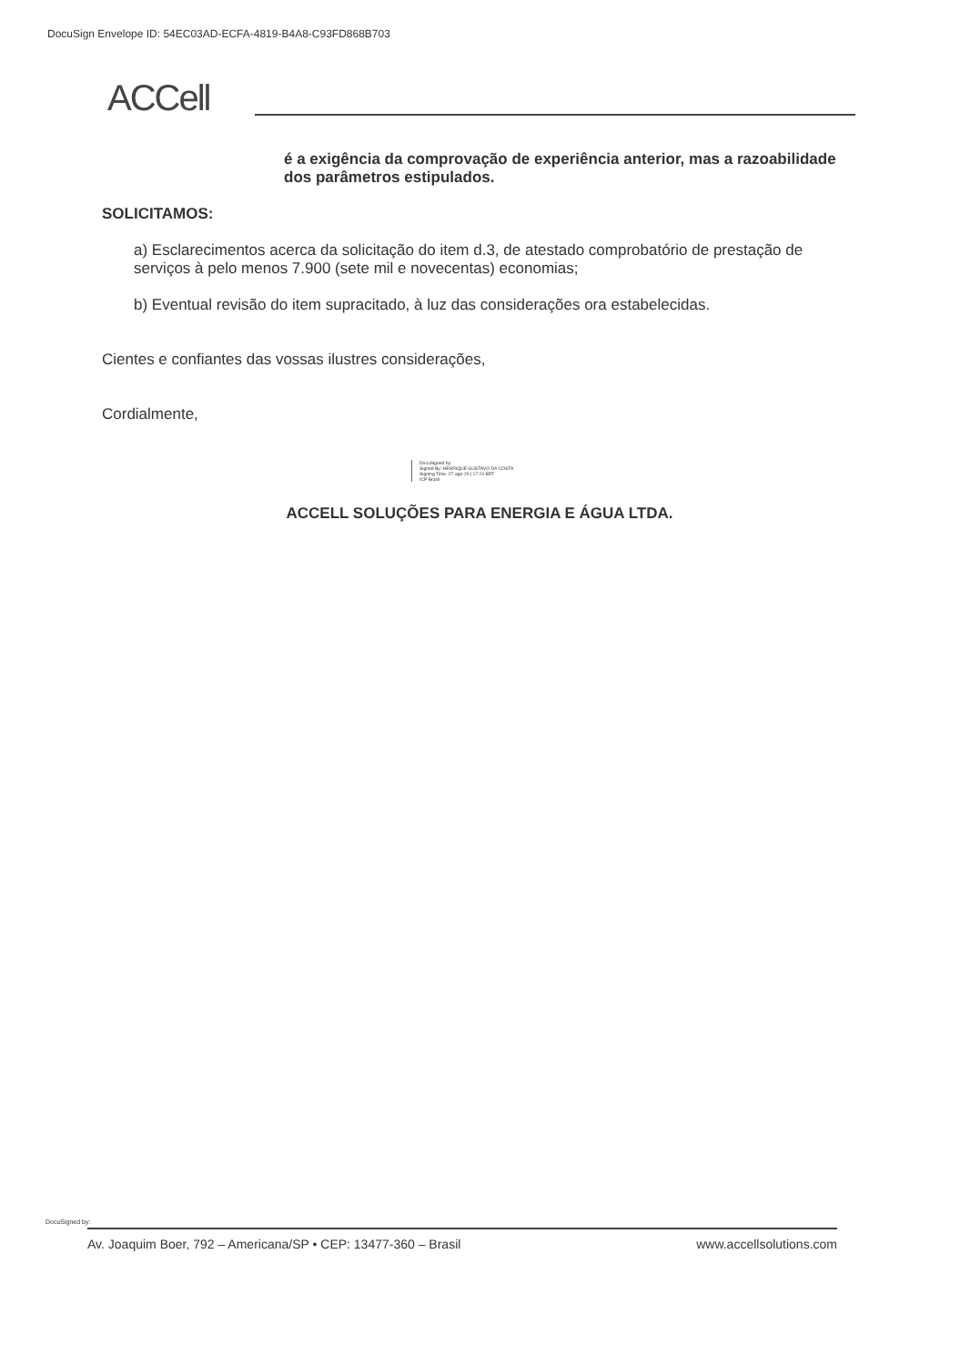DocuSign Envelope ID: 54EC03AD-ECFA-4819-B4A8-C93FD868B703
ACCell
é a exigência da comprovação de experiência anterior, mas a razoabilidade dos parâmetros estipulados.
SOLICITAMOS:
a) Esclarecimentos acerca da solicitação do item d.3, de atestado comprobatório de prestação de serviços à pelo menos 7.900 (sete mil e novecentas) economias;
b) Eventual revisão do item supracitado, à luz das considerações ora estabelecidas.
Cientes e confiantes das vossas ilustres considerações,
Cordialmente,
DocuSigned by:
Signed By: HENRIQUE GUSTAVO DA COSTA
Signing Time: 27-ago-20 | 17:24 BRT
ICP Brasil
ACCELL SOLUÇÕES PARA ENERGIA E ÁGUA LTDA.
DocuSigned by:
Av. Joaquim Boer, 792 – Americana/SP • CEP: 13477-360 – Brasil www.accellsolutions.com